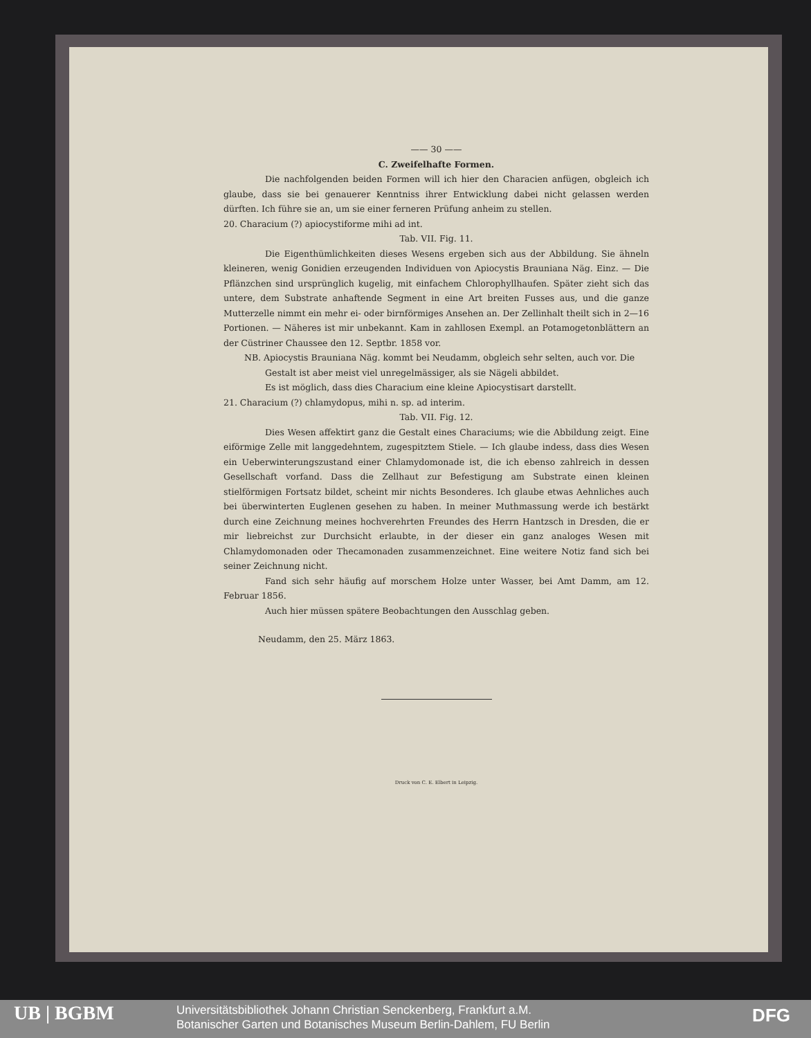—— 30 ——
C. Zweifelhafte Formen.
Die nachfolgenden beiden Formen will ich hier den Characien anfügen, obgleich ich glaube, dass sie bei genauerer Kenntniss ihrer Entwicklung dabei nicht gelassen werden dürften. Ich führe sie an, um sie einer ferneren Prüfung anheim zu stellen.
20. Characium (?) apiocystiforme mihi ad int.
Tab. VII. Fig. 11.
Die Eigenthümlichkeiten dieses Wesens ergeben sich aus der Abbildung. Sie ähneln kleineren, wenig Gonidien erzeugenden Individuen von Apiocystis Brauniana Näg. Einz. — Die Pflänzchen sind ursprünglich kugelig, mit einfachem Chlorophyllhaufen. Später zieht sich das untere, dem Substrate anhaftende Segment in eine Art breiten Fusses aus, und die ganze Mutterzelle nimmt ein mehr ei- oder birnförmiges Ansehen an. Der Zellinhalt theilt sich in 2—16 Portionen. — Näheres ist mir unbekannt. Kam in zahllosen Exempl. an Potamogetonblättern an der Cüstriner Chaussee den 12. Septbr. 1858 vor.
NB. Apiocystis Brauniana Näg. kommt bei Neudamm, obgleich sehr selten, auch vor. Die
Gestalt ist aber meist viel unregelmässiger, als sie Nägeli abbildet.
Es ist möglich, dass dies Characium eine kleine Apiocystisart darstellt.
21. Characium (?) chlamydopus, mihi n. sp. ad interim.
Tab. VII. Fig. 12.
Dies Wesen affektirt ganz die Gestalt eines Characiums; wie die Abbildung zeigt. Eine eiförmige Zelle mit langgedehntem, zugespitztem Stiele. — Ich glaube indess, dass dies Wesen ein Ueberwinterungszustand einer Chlamydomonade ist, die ich ebenso zahlreich in dessen Gesellschaft vorfand. Dass die Zellhaut zur Befestigung am Substrate einen kleinen stielförmigen Fortsatz bildet, scheint mir nichts Besonderes. Ich glaube etwas Aehnliches auch bei überwinterten Euglenen gesehen zu haben. In meiner Muthmassung werde ich bestärkt durch eine Zeichnung meines hochverehrten Freundes des Herrn Hantzsch in Dresden, die er mir liebreichst zur Durchsicht erlaubte, in der dieser ein ganz analoges Wesen mit Chlamydomonaden oder Thecamonaden zusammenzeichnet. Eine weitere Notiz fand sich bei seiner Zeichnung nicht.
Fand sich sehr häufig auf morschem Holze unter Wasser, bei Amt Damm, am 12. Februar 1856.
Auch hier müssen spätere Beobachtungen den Ausschlag geben.
Neudamm, den 25. März 1863.
Druck von C. E. Elbert in Leipzig.
UB | BGBM Universitätsbibliothek Johann Christian Senckenberg, Frankfurt a.M.
Botanischer Garten und Botanisches Museum Berlin-Dahlem, FU Berlin
DFG